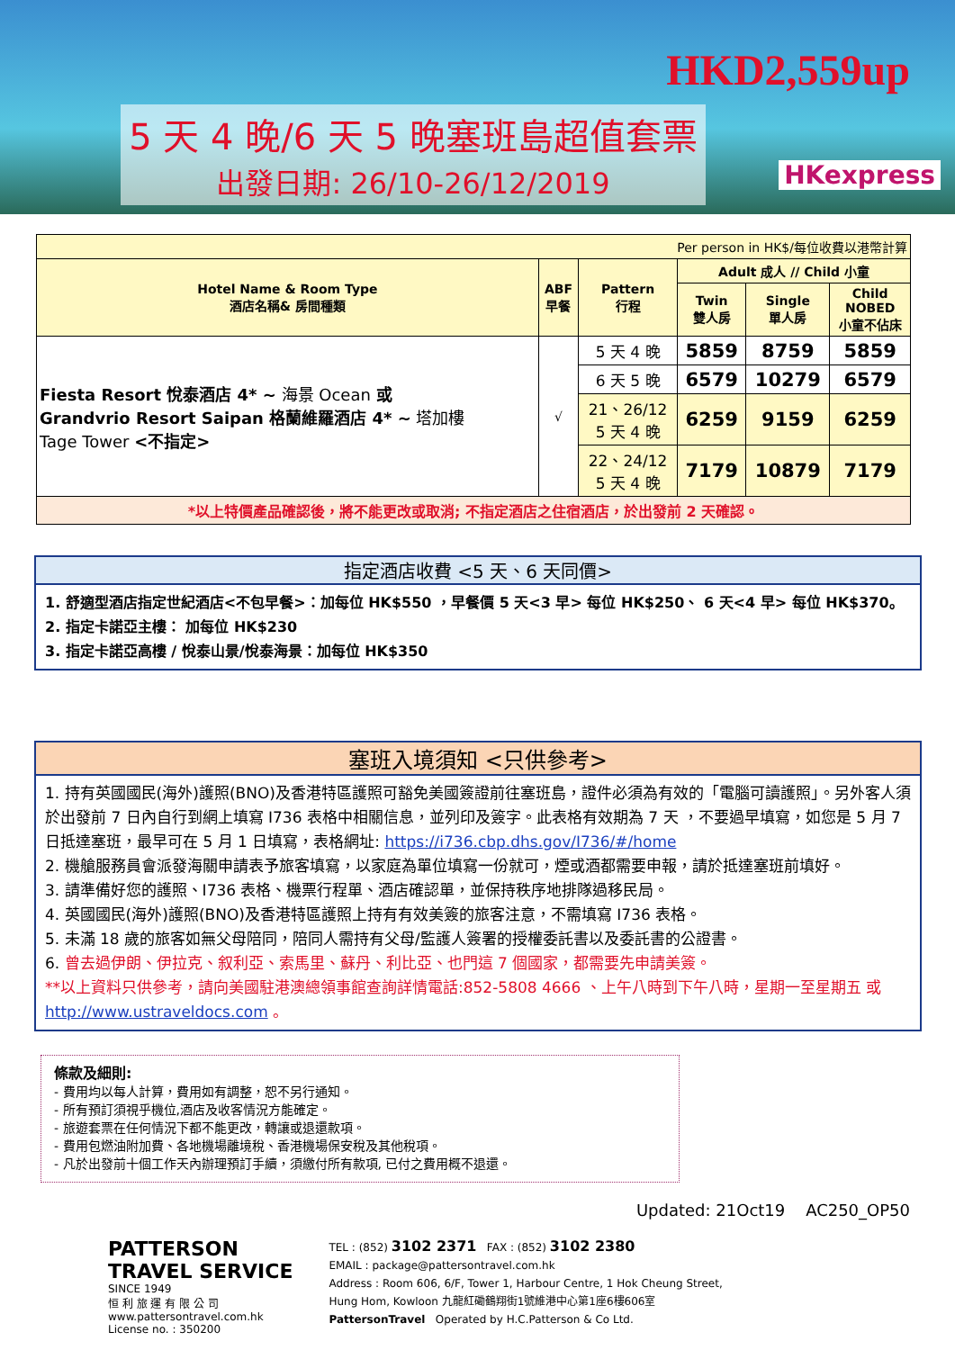HKD2,559up
5 天 4 晚/6 天 5 晚塞班島超值套票
出發日期: 26/10-26/12/2019
HKexpress
| Per person in HK$/每位收費以港幣計算 | | | | | |
| Hotel Name & Room Type 酒店名稱& 房間種類 | ABF 早餐 | Pattern 行程 | Adult 成人 // Child 小童 | | |
| | | | Twin 雙人房 | Single 單人房 | Child NOBED 小童不佔床 |
| Fiesta Resort 悅泰酒店 4* ~ 海景 Ocean 或 Grandvrio Resort Saipan 格蘭維羅酒店 4* ~ 塔加樓 Tage Tower <不指定> | √ | 5 天 4 晚 | 5859 | 8759 | 5859 |
| | | 6 天 5 晚 | 6579 | 10279 | 6579 |
| | | 21、26/12 5 天 4 晚 | 6259 | 9159 | 6259 |
| | | 22、24/12 5 天 4 晚 | 7179 | 10879 | 7179 |
| *以上特價產品確認後，將不能更改或取消; 不指定酒店之住宿酒店，於出發前 2 天確認。 | | | | | |
指定酒店收費 <5 天、6 天同價>
1. 舒適型酒店指定世紀酒店<不包早餐>：加每位 HK$550 ，早餐價 5 天<3 早> 每位 HK$250、 6 天<4 早> 每位 HK$370。
2. 指定卡諾亞主樓： 加每位 HK$230
3. 指定卡諾亞高樓 / 悅泰山景/悅泰海景：加每位 HK$350
塞班入境須知 <只供參考>
1. 持有英國國民(海外)護照(BNO)及香港特區護照可豁免美國簽證前往塞班島，證件必須為有效的「電腦可讀護照」。另外客人須於出發前 7 日內自行到網上填寫 I736 表格中相關信息，並列印及簽字。此表格有效期為 7 天 ，不要過早填寫，如您是 5 月 7 日抵達塞班，最早可在 5 月 1 日填寫，表格網址: https://i736.cbp.dhs.gov/I736/#/home
2. 機艙服務員會派發海關申請表予旅客填寫，以家庭為單位填寫一份就可，煙或酒都需要申報，請於抵達塞班前填好。
3. 請準備好您的護照、I736 表格、機票行程單、酒店確認單，並保持秩序地排隊過移民局。
4. 英國國民(海外)護照(BNO)及香港特區護照上持有有效美簽的旅客注意，不需填寫 I736 表格。
5. 未滿 18 歲的旅客如無父母陪同，陪同人需持有父母/監護人簽署的授權委託書以及委託書的公證書。
6. 曾去過伊朗、伊拉克、叙利亞、索馬里、蘇丹、利比亞、也門這 7 個國家，都需要先申請美簽。
**以上資料只供參考，請向美國駐港澳總領事館查詢詳情電話:852-5808 4666 、上午八時到下午八時，星期一至星期五 或 http://www.ustraveldocs.com 。
條款及細則:
- 費用均以每人計算，費用如有調整，恕不另行通知。
- 所有預訂須視乎機位,酒店及收客情況方能確定。
- 旅遊套票在任何情況下都不能更改，轉讓或退還款項。
- 費用包燃油附加費、各地機場離境稅、香港機場保安稅及其他稅項。
- 凡於出發前十個工作天內辦理預訂手續，須繳付所有款項, 已付之費用概不退還。
Updated: 21Oct19 AC250_OP50
PATTERSON
TRAVEL SERVICE
SINCE 1949
恒 利 旅 運 有 限 公 司
www.pattersontravel.com.hk
License no. : 350200
TEL : (852) 3102 2371 FAX : (852) 3102 2380
EMAIL : package@pattersontravel.com.hk
Address : Room 606, 6/F, Tower 1, Harbour Centre, 1 Hok Cheung Street,
Hung Hom, Kowloon 九龍紅磡鶴翔街1號維港中心第1座6樓606室
PattersonTravel Operated by H.C.Patterson & Co Ltd.